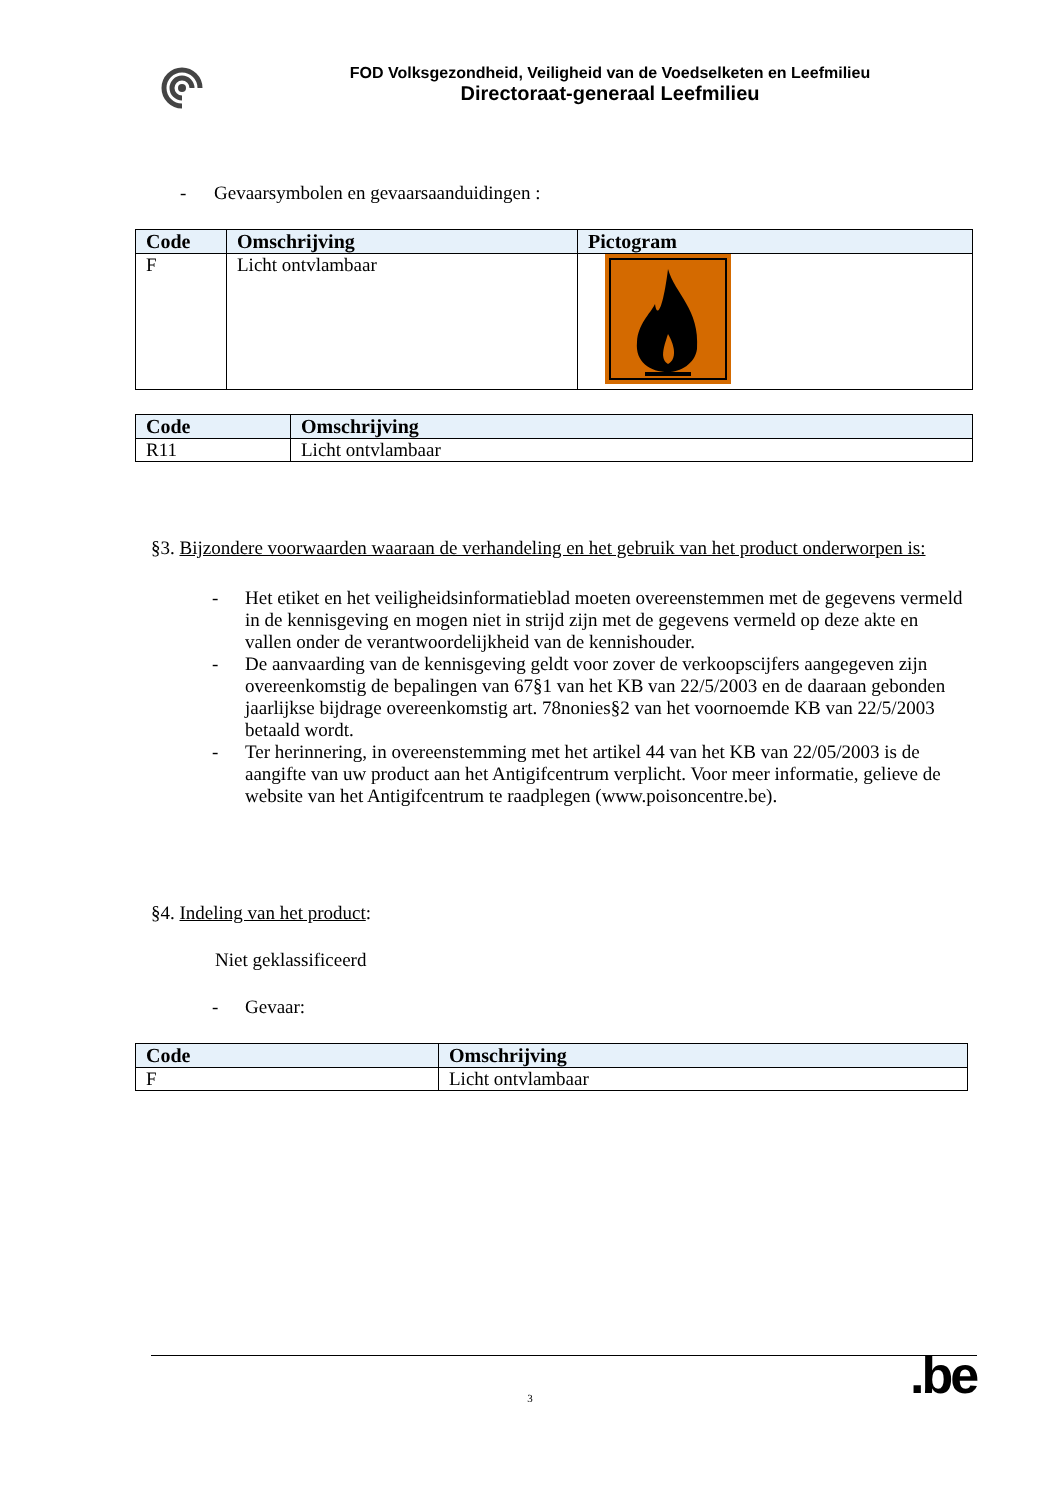FOD Volksgezondheid, Veiligheid van de Voedselketen en Leefmilieu
Directoraat-generaal Leefmilieu
- Gevaarsymbolen en gevaarsaanduidingen :
| Code | Omschrijving | Pictogram |
| --- | --- | --- |
| F | Licht ontvlambaar | |
| Code | Omschrijving |
| --- | --- |
| R11 | Licht ontvlambaar |
§3. Bijzondere voorwaarden waaraan de verhandeling en het gebruik van het product onderworpen is:
- Het etiket en het veiligheidsinformatieblad moeten overeenstemmen met de gegevens vermeld in de kennisgeving en mogen niet in strijd zijn met de gegevens vermeld op deze akte en vallen onder de verantwoordelijkheid van de kennishouder.
- De aanvaarding van de kennisgeving geldt voor zover de verkoopscijfers aangegeven zijn overeenkomstig de bepalingen van 67§1 van het KB van 22/5/2003 en de daaraan gebonden jaarlijkse bijdrage overeenkomstig art. 78nonies§2 van het voornoemde KB van 22/5/2003 betaald wordt.
- Ter herinnering, in overeenstemming met het artikel 44 van het KB van 22/05/2003 is de aangifte van uw product aan het Antigifcentrum verplicht. Voor meer informatie, gelieve de website van het Antigifcentrum te raadplegen (www.poisoncentre.be).
§4. Indeling van het product:
Niet geklassificeerd
- Gevaar:
| Code | Omschrijving |
| --- | --- |
| F | Licht ontvlambaar |
3 .be